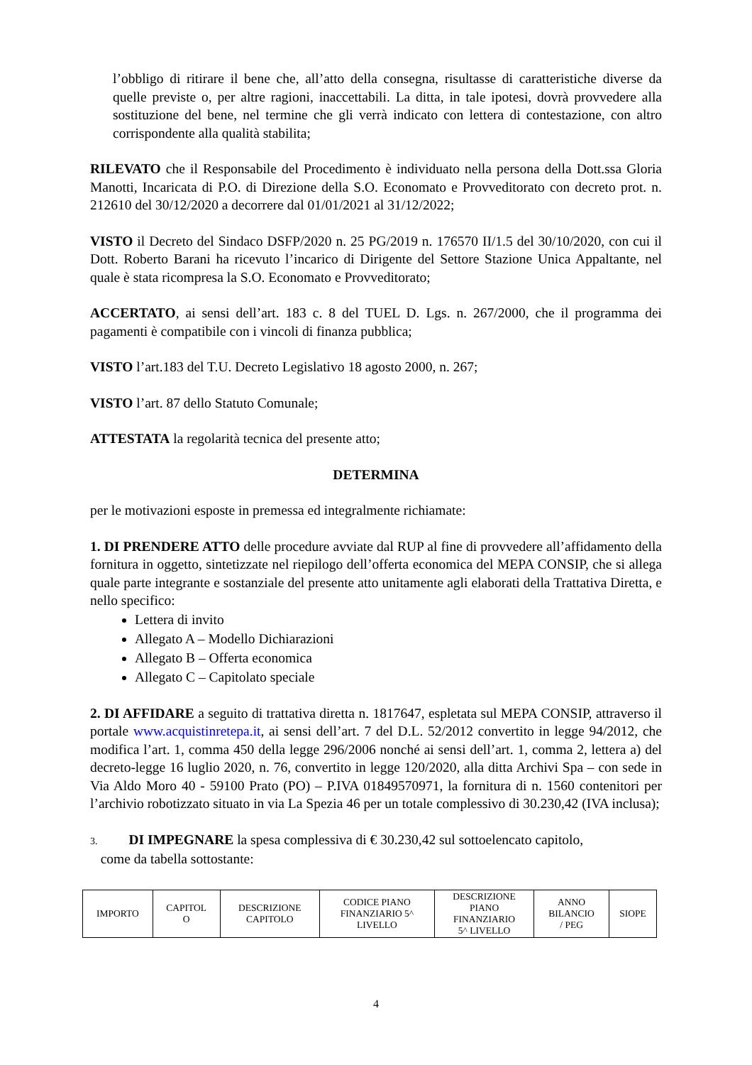l’obbligo di ritirare il bene che, all’atto della consegna, risultasse di caratteristiche diverse da quelle previste o, per altre ragioni, inaccettabili. La ditta, in tale ipotesi, dovrà provvedere alla sostituzione del bene, nel termine che gli verrà indicato con lettera di contestazione, con altro corrispondente alla qualità stabilita;
RILEVATO che il Responsabile del Procedimento è individuato nella persona della Dott.ssa Gloria Manotti, Incaricata di P.O. di Direzione della S.O. Economato e Provveditorato con decreto prot. n. 212610 del 30/12/2020 a decorrere dal 01/01/2021 al 31/12/2022;
VISTO il Decreto del Sindaco DSFP/2020 n. 25 PG/2019 n. 176570 II/1.5 del 30/10/2020, con cui il Dott. Roberto Barani ha ricevuto l’incarico di Dirigente del Settore Stazione Unica Appaltante, nel quale è stata ricompresa la S.O. Economato e Provveditorato;
ACCERTATO, ai sensi dell’art. 183 c. 8 del TUEL D. Lgs. n. 267/2000, che il programma dei pagamenti è compatibile con i vincoli di finanza pubblica;
VISTO l’art.183 del T.U. Decreto Legislativo 18 agosto 2000, n. 267;
VISTO l’art. 87 dello Statuto Comunale;
ATTESTATA la regolarità tecnica del presente atto;
DETERMINA
per le motivazioni esposte in premessa ed integralmente richiamate:
1. DI PRENDERE ATTO delle procedure avviate dal RUP al fine di provvedere all’affidamento della fornitura in oggetto, sintetizzate nel riepilogo dell’offerta economica del MEPA CONSIP, che si allega quale parte integrante e sostanziale del presente atto unitamente agli elaborati della Trattativa Diretta, e nello specifico:
Lettera di invito
Allegato A – Modello Dichiarazioni
Allegato B – Offerta economica
Allegato C – Capitolato speciale
2. DI AFFIDARE a seguito di trattativa diretta n. 1817647, espletata sul MEPA CONSIP, attraverso il portale www.acquistinretepa.it, ai sensi dell’art. 7 del D.L. 52/2012 convertito in legge 94/2012, che modifica l’art. 1, comma 450 della legge 296/2006 nonché ai sensi dell’art. 1, comma 2, lettera a) del decreto-legge 16 luglio 2020, n. 76, convertito in legge 120/2020, alla ditta Archivi Spa – con sede in Via Aldo Moro 40 - 59100 Prato (PO) – P.IVA 01849570971, la fornitura di n. 1560 contenitori per l’archivio robotizzato situato in via La Spezia 46 per un totale complessivo di 30.230,42 (IVA inclusa);
3. DI IMPEGNARE la spesa complessiva di € 30.230,42 sul sottoelencato capitolo,
come da tabella sottostante:
| IMPORTO | CAPITOL O | DESCRIZIONE CAPITOLO | CODICE PIANO FINANZIARIO 5^ LIVELLO | DESCRIZIONE PIANO FINANZIARIO 5^ LIVELLO | ANNO BILANCIO / PEG | SIOPE |
4